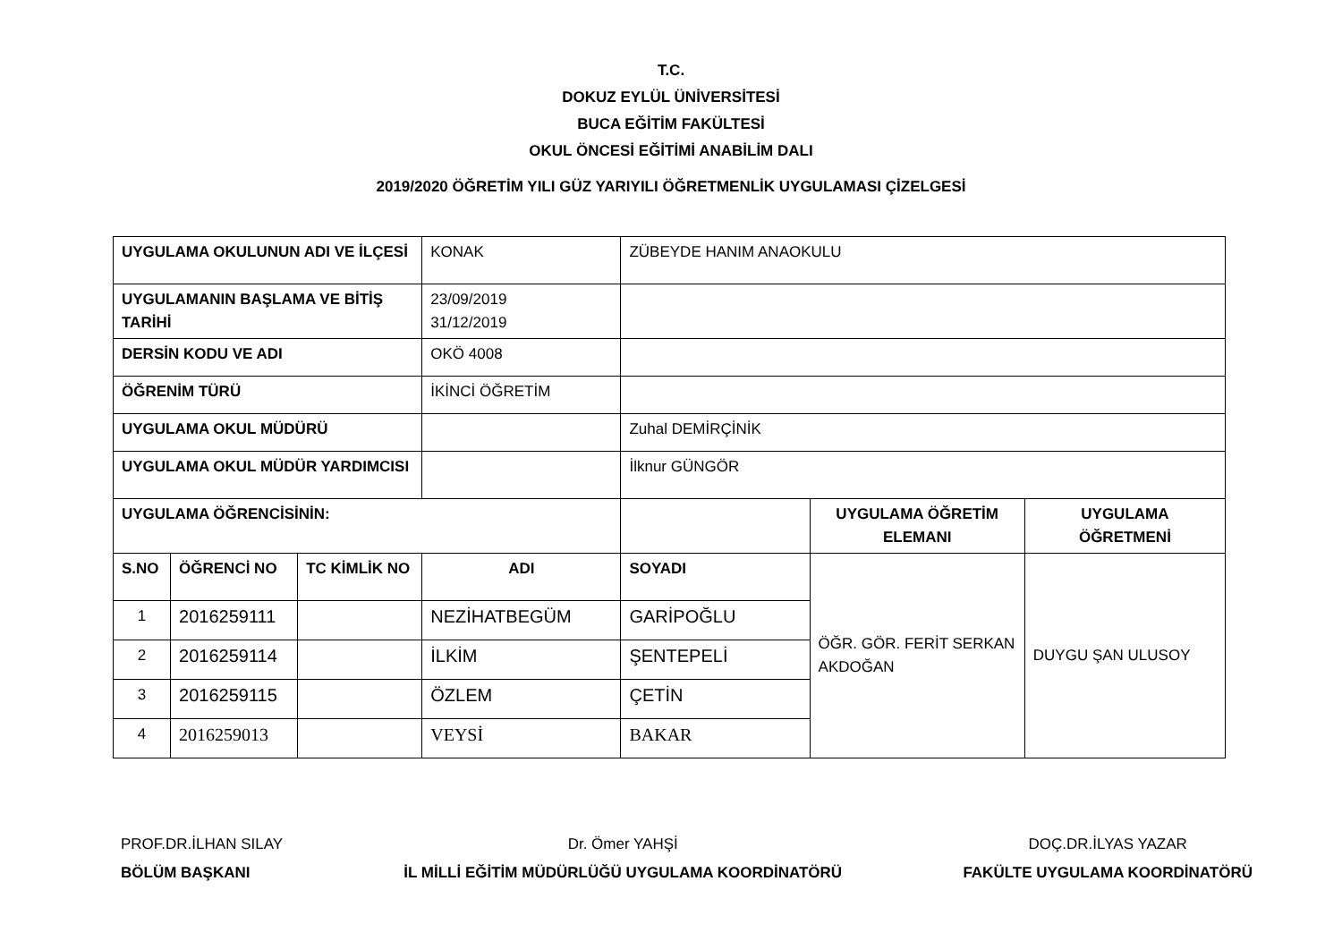T.C.
DOKUZ EYLÜL ÜNİVERSİTESİ
BUCA EĞİTİM FAKÜLTESİ
OKUL ÖNCESİ EĞİTİMİ ANABİLİM DALI
2019/2020 ÖĞRETİM YILI GÜZ YARIYILI ÖĞRETMENLİK UYGULAMASI ÇİZELGESİ
| UYGULAMA OKULUNUN ADI VE İLÇESİ | | | KONAK | ZÜBEYDE HANIM ANAOKULU | | |
| UYGULAMANIN BAŞLAMA VE BİTİŞ TARİHİ | | | 23/09/2019 31/12/2019 | | | |
| DERSİN KODU VE ADI | | | OKÖ 4008 | | | |
| ÖĞRENİM TÜRÜ | | | İKİNCİ ÖĞRETİM | | | |
| UYGULAMA OKUL MÜDÜRÜ | | | | Zuhal DEMİRÇİNİK | | |
| UYGULAMA OKUL MÜDÜR YARDIMCISI | | | | İlknur GÜNGÖR | | |
| UYGULAMA ÖĞRENCİSİNİN: | | | | | UYGULAMA ÖĞRETİM ELEMANI | UYGULAMA ÖĞRETMENİ |
| S.NO | ÖĞRENCİ NO | TC KİMLİK NO | ADI | SOYADI | ÖĞR. GÖR. FERİT SERKAN AKDOĞAN | DUYGU ŞAN ULUSOY |
| 1 | 2016259111 | | NEZİHATBEGÜM | GARİPOĞLU | | |
| 2 | 2016259114 | | İLKİM | ŞENTEPELİ | | |
| 3 | 2016259115 | | ÖZLEM | ÇETİN | | |
| 4 | 2016259013 | | VEYSİ | BAKAR | | |
PROF.DR.İLHAN SILAY
BÖLÜM BAŞKANI
Dr. Ömer YAHŞİ
İL MİLLİ EĞİTİM MÜDÜRLÜĞÜ UYGULAMA KOORDİNATÖRÜ
DOÇ.DR.İLYAS YAZAR
FAKÜLTE UYGULAMA KOORDİNATÖRÜ